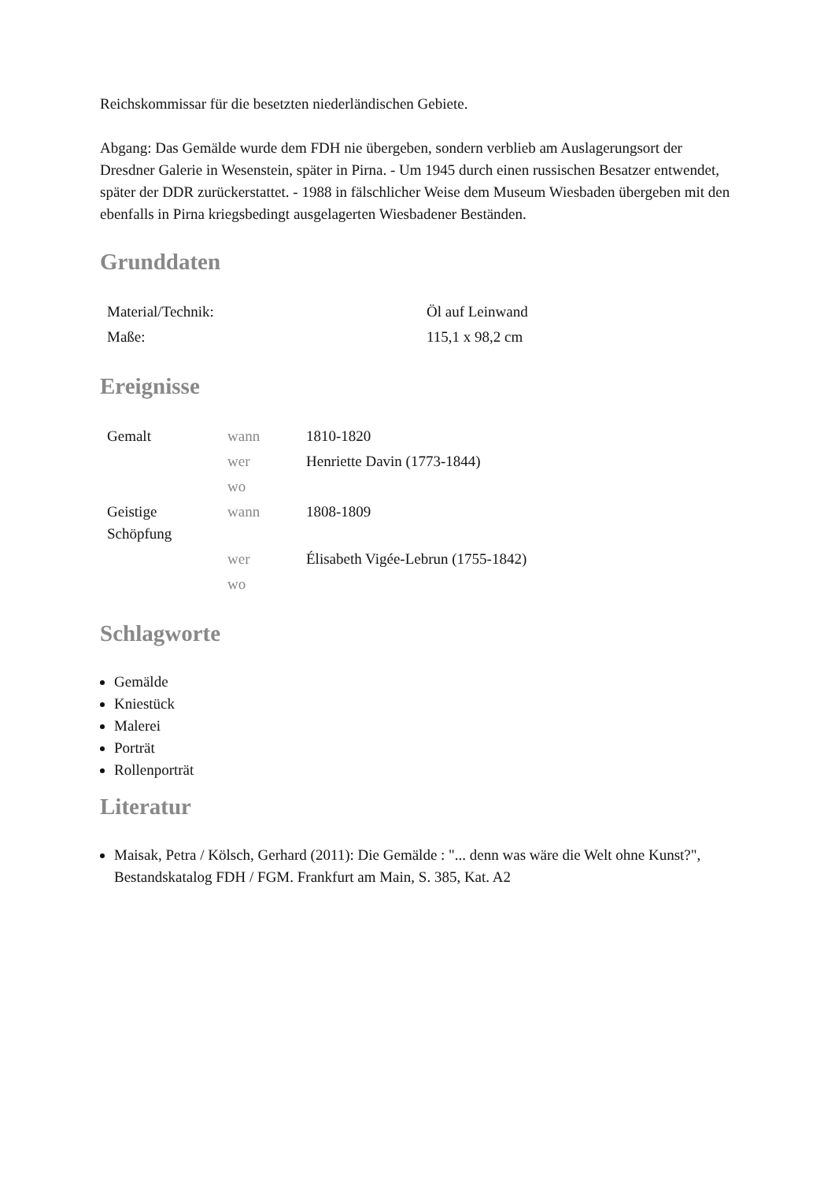Reichskommissar für die besetzten niederländischen Gebiete.
Abgang: Das Gemälde wurde dem FDH nie übergeben, sondern verblieb am Auslagerungsort der Dresdner Galerie in Wesenstein, später in Pirna. - Um 1945 durch einen russischen Besatzer entwendet, später der DDR zurückerstattet. - 1988 in fälschlicher Weise dem Museum Wiesbaden übergeben mit den ebenfalls in Pirna kriegsbedingt ausgelagerten Wiesbadener Beständen.
Grunddaten
| Material/Technik: | Öl auf Leinwand |
| Maße: | 115,1 x 98,2 cm |
Ereignisse
| Gemalt | wann | 1810-1820 |
| | wer | Henriette Davin (1773-1844) |
| | wo | |
| Geistige Schöpfung | wann | 1808-1809 |
| | wer | Élisabeth Vigée-Lebrun (1755-1842) |
| | wo | |
Schlagworte
Gemälde
Kniestück
Malerei
Porträt
Rollenporträt
Literatur
Maisak, Petra / Kölsch, Gerhard (2011): Die Gemälde : "... denn was wäre die Welt ohne Kunst?", Bestandskatalog FDH / FGM. Frankfurt am Main, S. 385, Kat. A2